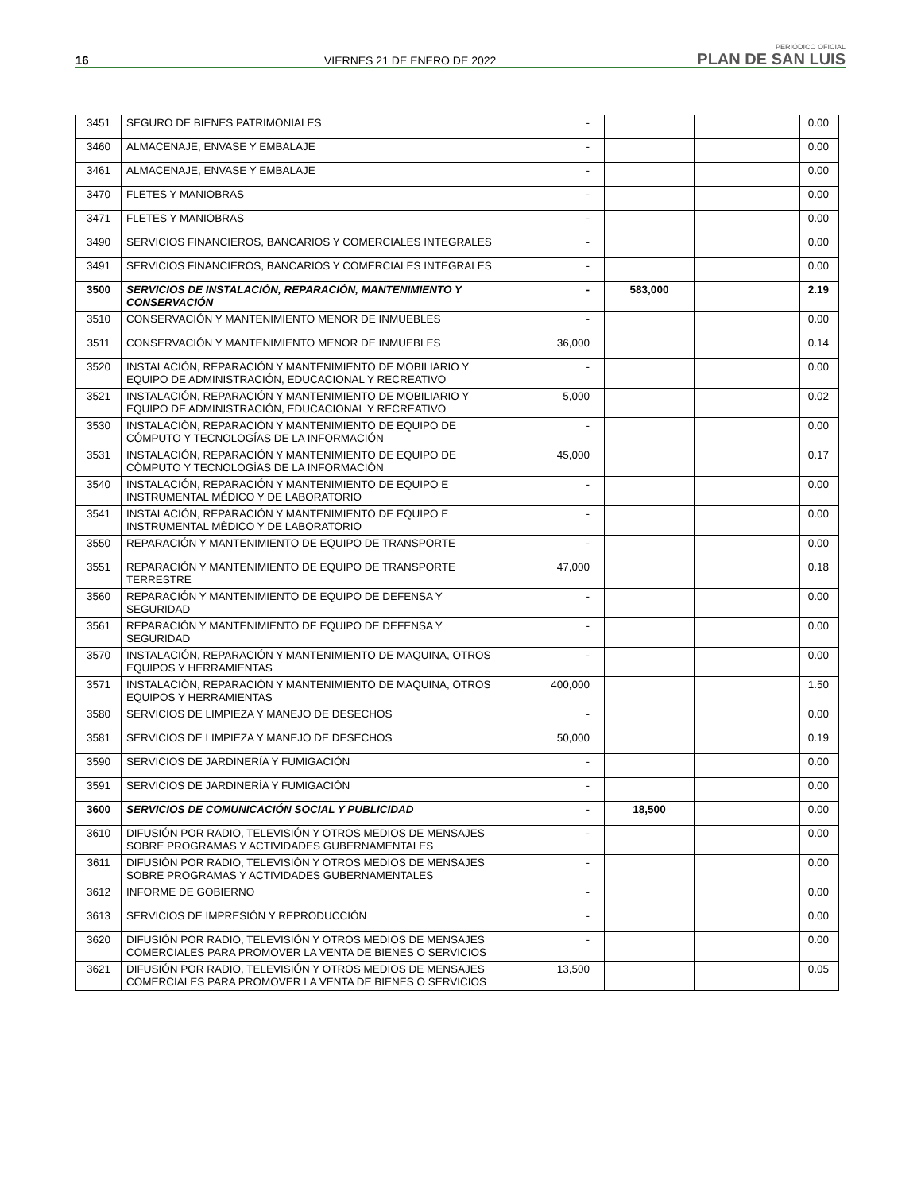16
VIERNES 21 DE ENERO DE 2022
PERIÓDICO OFICIAL
PLAN DE SAN LUIS
| 3451 | SEGURO DE BIENES PATRIMONIALES | - | | | 0.00 |
| 3460 | ALMACENAJE, ENVASE Y EMBALAJE | - | | | 0.00 |
| 3461 | ALMACENAJE, ENVASE Y EMBALAJE | - | | | 0.00 |
| 3470 | FLETES Y MANIOBRAS | - | | | 0.00 |
| 3471 | FLETES Y MANIOBRAS | - | | | 0.00 |
| 3490 | SERVICIOS FINANCIEROS, BANCARIOS Y COMERCIALES INTEGRALES | - | | | 0.00 |
| 3491 | SERVICIOS FINANCIEROS, BANCARIOS Y COMERCIALES INTEGRALES | - | | | 0.00 |
| 3500 | SERVICIOS DE INSTALACIÓN, REPARACIÓN, MANTENIMIENTO Y CONSERVACIÓN | - | 583,000 | | 2.19 |
| 3510 | CONSERVACIÓN Y MANTENIMIENTO MENOR DE INMUEBLES | - | | | 0.00 |
| 3511 | CONSERVACIÓN Y MANTENIMIENTO MENOR DE INMUEBLES | 36,000 | | | 0.14 |
| 3520 | INSTALACIÓN, REPARACIÓN Y MANTENIMIENTO DE MOBILIARIO Y EQUIPO DE ADMINISTRACIÓN, EDUCACIONAL Y RECREATIVO | - | | | 0.00 |
| 3521 | INSTALACIÓN, REPARACIÓN Y MANTENIMIENTO DE MOBILIARIO Y EQUIPO DE ADMINISTRACIÓN, EDUCACIONAL Y RECREATIVO | 5,000 | | | 0.02 |
| 3530 | INSTALACIÓN, REPARACIÓN Y MANTENIMIENTO DE EQUIPO DE CÓMPUTO Y TECNOLOGÍAS DE LA INFORMACIÓN | - | | | 0.00 |
| 3531 | INSTALACIÓN, REPARACIÓN Y MANTENIMIENTO DE EQUIPO DE CÓMPUTO Y TECNOLOGÍAS DE LA INFORMACIÓN | 45,000 | | | 0.17 |
| 3540 | INSTALACIÓN, REPARACIÓN Y MANTENIMIENTO DE EQUIPO E INSTRUMENTAL MÉDICO Y DE LABORATORIO | - | | | 0.00 |
| 3541 | INSTALACIÓN, REPARACIÓN Y MANTENIMIENTO DE EQUIPO E INSTRUMENTAL MÉDICO Y DE LABORATORIO | - | | | 0.00 |
| 3550 | REPARACIÓN Y MANTENIMIENTO DE EQUIPO DE TRANSPORTE | - | | | 0.00 |
| 3551 | REPARACIÓN Y MANTENIMIENTO DE EQUIPO DE TRANSPORTE TERRESTRE | 47,000 | | | 0.18 |
| 3560 | REPARACIÓN Y MANTENIMIENTO DE EQUIPO DE DEFENSA Y SEGURIDAD | - | | | 0.00 |
| 3561 | REPARACIÓN Y MANTENIMIENTO DE EQUIPO DE DEFENSA Y SEGURIDAD | - | | | 0.00 |
| 3570 | INSTALACIÓN, REPARACIÓN Y MANTENIMIENTO DE MAQUINA, OTROS EQUIPOS Y HERRAMIENTAS | - | | | 0.00 |
| 3571 | INSTALACIÓN, REPARACIÓN Y MANTENIMIENTO DE MAQUINA, OTROS EQUIPOS Y HERRAMIENTAS | 400,000 | | | 1.50 |
| 3580 | SERVICIOS DE LIMPIEZA Y MANEJO DE DESECHOS | - | | | 0.00 |
| 3581 | SERVICIOS DE LIMPIEZA Y MANEJO DE DESECHOS | 50,000 | | | 0.19 |
| 3590 | SERVICIOS DE JARDINERÍA Y FUMIGACIÓN | - | | | 0.00 |
| 3591 | SERVICIOS DE JARDINERÍA Y FUMIGACIÓN | - | | | 0.00 |
| 3600 | SERVICIOS DE COMUNICACIÓN SOCIAL Y PUBLICIDAD | - | 18,500 | | 0.00 |
| 3610 | DIFUSIÓN POR RADIO, TELEVISIÓN Y OTROS MEDIOS DE MENSAJES SOBRE PROGRAMAS Y ACTIVIDADES GUBERNAMENTALES | - | | | 0.00 |
| 3611 | DIFUSIÓN POR RADIO, TELEVISIÓN Y OTROS MEDIOS DE MENSAJES SOBRE PROGRAMAS Y ACTIVIDADES GUBERNAMENTALES | - | | | 0.00 |
| 3612 | INFORME DE GOBIERNO | - | | | 0.00 |
| 3613 | SERVICIOS DE IMPRESIÓN Y REPRODUCCIÓN | - | | | 0.00 |
| 3620 | DIFUSIÓN POR RADIO, TELEVISIÓN Y OTROS MEDIOS DE MENSAJES COMERCIALES PARA PROMOVER LA VENTA DE BIENES O SERVICIOS | - | | | 0.00 |
| 3621 | DIFUSIÓN POR RADIO, TELEVISIÓN Y OTROS MEDIOS DE MENSAJES COMERCIALES PARA PROMOVER LA VENTA DE BIENES O SERVICIOS | 13,500 | | | 0.05 |